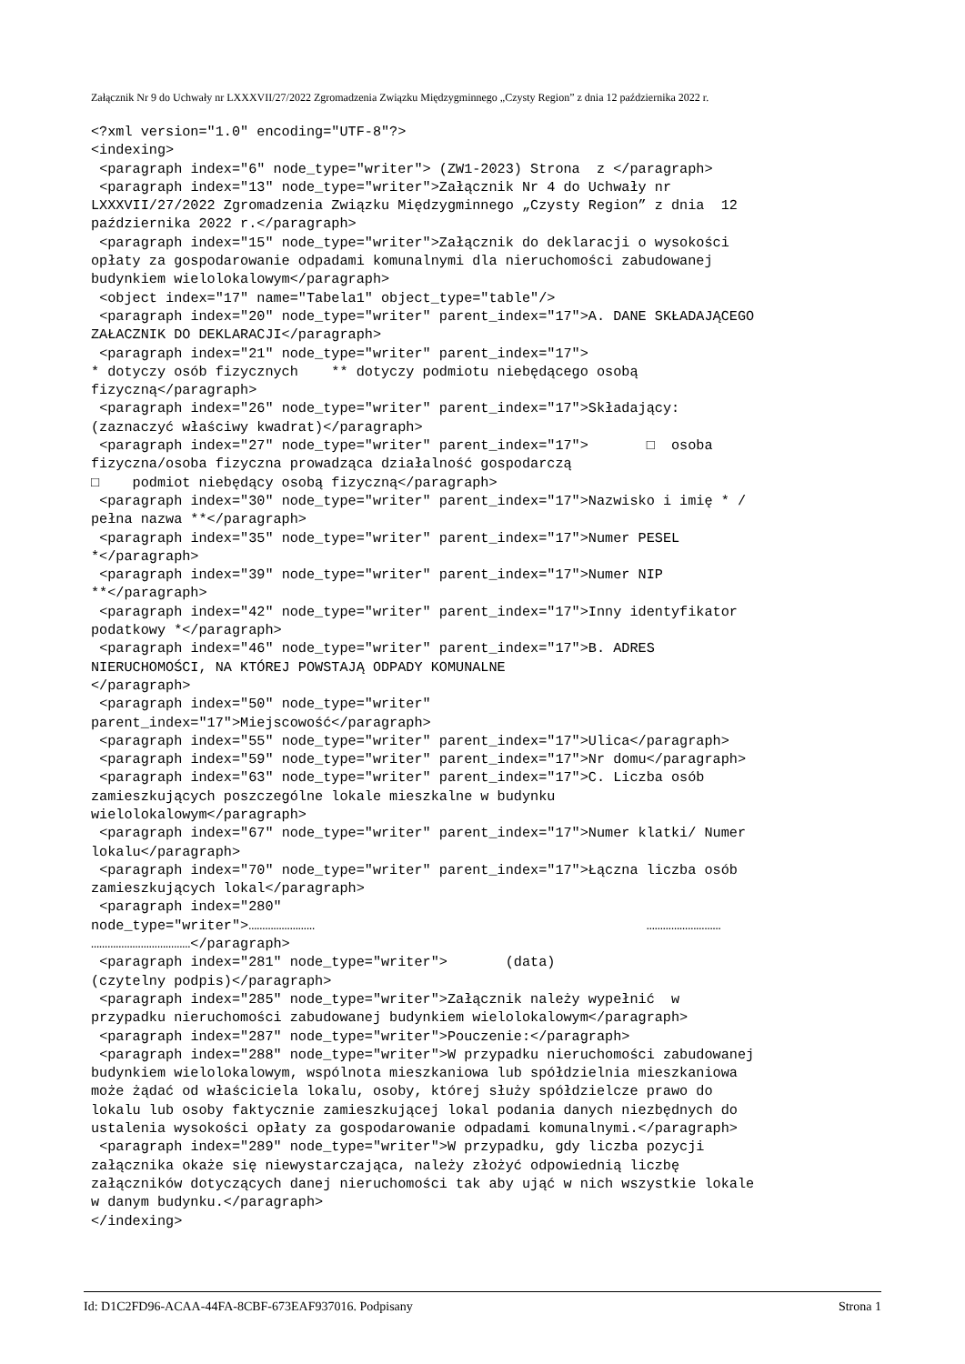Załącznik Nr 9 do Uchwały nr LXXXVII/27/2022 Zgromadzenia Związku Międzygminnego „Czysty Region” z dnia 12 października 2022 r.
<?xml version="1.0" encoding="UTF-8"?>
<indexing>
 <paragraph index="6" node_type="writer"> (ZW1-2023) Strona  z </paragraph>
 <paragraph index="13" node_type="writer">Załącznik Nr 4 do Uchwały nr
LXXXVII/27/2022 Zgromadzenia Związku Międzygminnego „Czysty Region” z dnia  12
października 2022 r.</paragraph>
 <paragraph index="15" node_type="writer">Załącznik do deklaracji o wysokości
opłaty za gospodarowanie odpadami komunalnymi dla nieruchomości zabudowanej
budynkiem wielolokalowym</paragraph>
 <object index="17" name="Tabela1" object_type="table"/>
 <paragraph index="20" node_type="writer" parent_index="17">A. DANE SKŁADAJĄCEGO
ZAŁACZNIK DO DEKLARACJI</paragraph>
 <paragraph index="21" node_type="writer" parent_index="17">
* dotyczy osób fizycznych    ** dotyczy podmiotu niebędącego osobą
fizyczną</paragraph>
 <paragraph index="26" node_type="writer" parent_index="17">Składający:
(zaznaczyć właściwy kwadrat)</paragraph>
 <paragraph index="27" node_type="writer" parent_index="17">       □  osoba
fizyczna/osoba fizyczna prowadząca działalność gospodarczą
□    podmiot niebędący osobą fizyczną</paragraph>
 <paragraph index="30" node_type="writer" parent_index="17">Nazwisko i imię * /
pełna nazwa **</paragraph>
 <paragraph index="35" node_type="writer" parent_index="17">Numer PESEL
*</paragraph>
 <paragraph index="39" node_type="writer" parent_index="17">Numer NIP
**</paragraph>
 <paragraph index="42" node_type="writer" parent_index="17">Inny identyfikator
podatkowy *</paragraph>
 <paragraph index="46" node_type="writer" parent_index="17">B. ADRES
NIERUCHOMOŚCI, NA KTÓREJ POWSTAJĄ ODPADY KOMUNALNE
</paragraph>
 <paragraph index="50" node_type="writer"
parent_index="17">Miejscowość</paragraph>
 <paragraph index="55" node_type="writer" parent_index="17">Ulica</paragraph>
 <paragraph index="59" node_type="writer" parent_index="17">Nr domu</paragraph>
 <paragraph index="63" node_type="writer" parent_index="17">C. Liczba osób
zamieszkujących poszczególne lokale mieszkalne w budynku
wielolokalowym</paragraph>
 <paragraph index="67" node_type="writer" parent_index="17">Numer klatki/ Numer
lokalu</paragraph>
 <paragraph index="70" node_type="writer" parent_index="17">Łączna liczba osób
zamieszkujących lokal</paragraph>
 <paragraph index="280"
node_type="writer">……………………                                        ………………………
………………………………</paragraph>
 <paragraph index="281" node_type="writer">       (data)
(czytelny podpis)</paragraph>
 <paragraph index="285" node_type="writer">Załącznik należy wypełnić  w
przypadku nieruchomości zabudowanej budynkiem wielolokalowym</paragraph>
 <paragraph index="287" node_type="writer">Pouczenie:</paragraph>
 <paragraph index="288" node_type="writer">W przypadku nieruchomości zabudowanej
budynkiem wielolokalowym, wspólnota mieszkaniowa lub spółdzielnia mieszkaniowa
może żądać od właściciela lokalu, osoby, której służy spółdzielcze prawo do
lokalu lub osoby faktycznie zamieszkującej lokal podania danych niezbędnych do
ustalenia wysokości opłaty za gospodarowanie odpadami komunalnymi.</paragraph>
 <paragraph index="289" node_type="writer">W przypadku, gdy liczba pozycji
załącznika okaże się niewystarczająca, należy złożyć odpowiednią liczbę
załączników dotyczących danej nieruchomości tak aby ująć w nich wszystkie lokale
w danym budynku.</paragraph>
</indexing>
Id: D1C2FD96-ACAA-44FA-8CBF-673EAF937016. Podpisany Strona 1